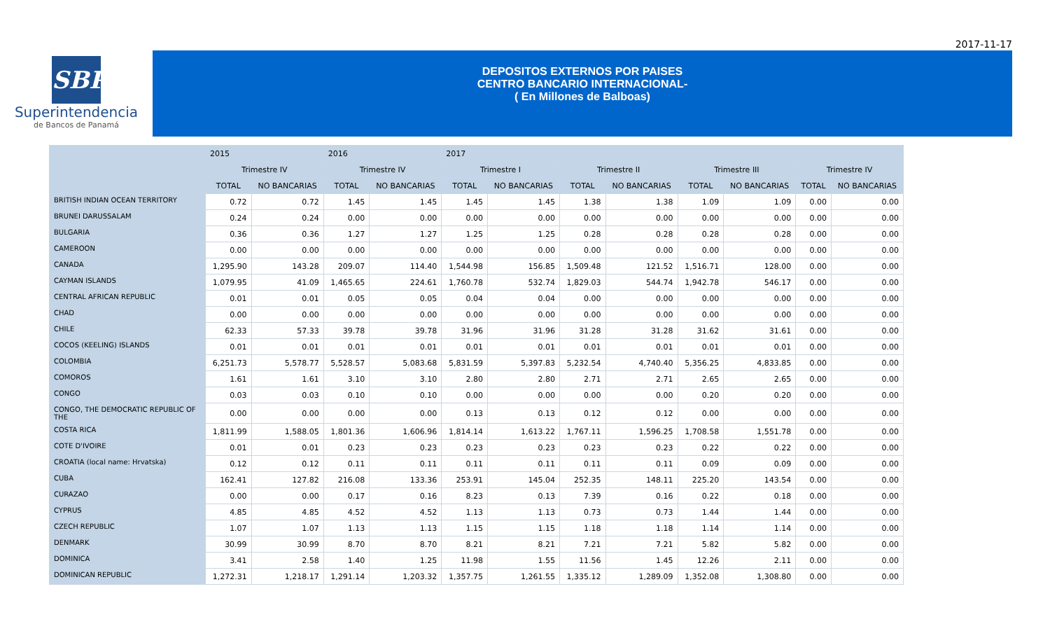2017-11-17
SBP
Superintendencia
de Bancos de Panamá
DEPOSITOS EXTERNOS POR PAISES
CENTRO BANCARIO INTERNACIONAL-
( En Millones de Balboas)
| | 2015 | | 2016 | | 2017 | | | | | | | |
| --- | --- | --- | --- | --- | --- | --- | --- | --- | --- | --- | --- | --- |
| | Trimestre IV | | Trimestre IV | | Trimestre I | | Trimestre II | | Trimestre III | | Trimestre IV | |
| | TOTAL | NO BANCARIAS | TOTAL | NO BANCARIAS | TOTAL | NO BANCARIAS | TOTAL | NO BANCARIAS | TOTAL | NO BANCARIAS | TOTAL | NO BANCARIAS |
| BRITISH INDIAN OCEAN TERRITORY | 0.72 | 0.72 | 1.45 | 1.45 | 1.45 | 1.45 | 1.38 | 1.38 | 1.09 | 1.09 | 0.00 | 0.00 |
| BRUNEI DARUSSALAM | 0.24 | 0.24 | 0.00 | 0.00 | 0.00 | 0.00 | 0.00 | 0.00 | 0.00 | 0.00 | 0.00 | 0.00 |
| BULGARIA | 0.36 | 0.36 | 1.27 | 1.27 | 1.25 | 1.25 | 0.28 | 0.28 | 0.28 | 0.28 | 0.00 | 0.00 |
| CAMEROON | 0.00 | 0.00 | 0.00 | 0.00 | 0.00 | 0.00 | 0.00 | 0.00 | 0.00 | 0.00 | 0.00 | 0.00 |
| CANADA | 1,295.90 | 143.28 | 209.07 | 114.40 | 1,544.98 | 156.85 | 1,509.48 | 121.52 | 1,516.71 | 128.00 | 0.00 | 0.00 |
| CAYMAN ISLANDS | 1,079.95 | 41.09 | 1,465.65 | 224.61 | 1,760.78 | 532.74 | 1,829.03 | 544.74 | 1,942.78 | 546.17 | 0.00 | 0.00 |
| CENTRAL AFRICAN REPUBLIC | 0.01 | 0.01 | 0.05 | 0.05 | 0.04 | 0.04 | 0.00 | 0.00 | 0.00 | 0.00 | 0.00 | 0.00 |
| CHAD | 0.00 | 0.00 | 0.00 | 0.00 | 0.00 | 0.00 | 0.00 | 0.00 | 0.00 | 0.00 | 0.00 | 0.00 |
| CHILE | 62.33 | 57.33 | 39.78 | 39.78 | 31.96 | 31.96 | 31.28 | 31.28 | 31.62 | 31.61 | 0.00 | 0.00 |
| COCOS (KEELING) ISLANDS | 0.01 | 0.01 | 0.01 | 0.01 | 0.01 | 0.01 | 0.01 | 0.01 | 0.01 | 0.01 | 0.00 | 0.00 |
| COLOMBIA | 6,251.73 | 5,578.77 | 5,528.57 | 5,083.68 | 5,831.59 | 5,397.83 | 5,232.54 | 4,740.40 | 5,356.25 | 4,833.85 | 0.00 | 0.00 |
| COMOROS | 1.61 | 1.61 | 3.10 | 3.10 | 2.80 | 2.80 | 2.71 | 2.71 | 2.65 | 2.65 | 0.00 | 0.00 |
| CONGO | 0.03 | 0.03 | 0.10 | 0.10 | 0.00 | 0.00 | 0.00 | 0.00 | 0.20 | 0.20 | 0.00 | 0.00 |
| CONGO, THE DEMOCRATIC REPUBLIC OF THE | 0.00 | 0.00 | 0.00 | 0.00 | 0.13 | 0.13 | 0.12 | 0.12 | 0.00 | 0.00 | 0.00 | 0.00 |
| COSTA RICA | 1,811.99 | 1,588.05 | 1,801.36 | 1,606.96 | 1,814.14 | 1,613.22 | 1,767.11 | 1,596.25 | 1,708.58 | 1,551.78 | 0.00 | 0.00 |
| COTE D'IVOIRE | 0.01 | 0.01 | 0.23 | 0.23 | 0.23 | 0.23 | 0.23 | 0.23 | 0.22 | 0.22 | 0.00 | 0.00 |
| CROATIA (local name: Hrvatska) | 0.12 | 0.12 | 0.11 | 0.11 | 0.11 | 0.11 | 0.11 | 0.11 | 0.09 | 0.09 | 0.00 | 0.00 |
| CUBA | 162.41 | 127.82 | 216.08 | 133.36 | 253.91 | 145.04 | 252.35 | 148.11 | 225.20 | 143.54 | 0.00 | 0.00 |
| CURAZAO | 0.00 | 0.00 | 0.17 | 0.16 | 8.23 | 0.13 | 7.39 | 0.16 | 0.22 | 0.18 | 0.00 | 0.00 |
| CYPRUS | 4.85 | 4.85 | 4.52 | 4.52 | 1.13 | 1.13 | 0.73 | 0.73 | 1.44 | 1.44 | 0.00 | 0.00 |
| CZECH REPUBLIC | 1.07 | 1.07 | 1.13 | 1.13 | 1.15 | 1.15 | 1.18 | 1.18 | 1.14 | 1.14 | 0.00 | 0.00 |
| DENMARK | 30.99 | 30.99 | 8.70 | 8.70 | 8.21 | 8.21 | 7.21 | 7.21 | 5.82 | 5.82 | 0.00 | 0.00 |
| DOMINICA | 3.41 | 2.58 | 1.40 | 1.25 | 11.98 | 1.55 | 11.56 | 1.45 | 12.26 | 2.11 | 0.00 | 0.00 |
| DOMINICAN REPUBLIC | 1,272.31 | 1,218.17 | 1,291.14 | 1,203.32 | 1,357.75 | 1,261.55 | 1,335.12 | 1,289.09 | 1,352.08 | 1,308.80 | 0.00 | 0.00 |